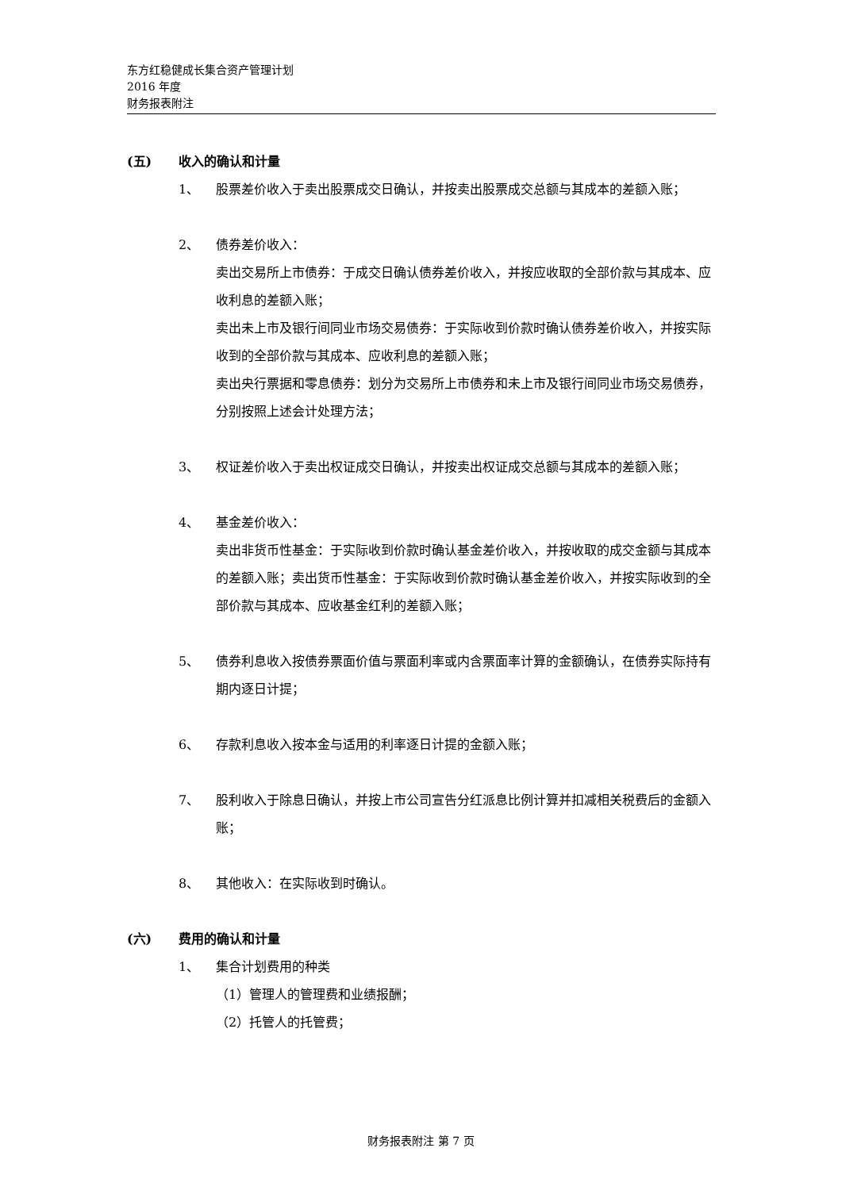东方红稳健成长集合资产管理计划
2016 年度
财务报表附注
(五) 收入的确认和计量
1、 股票差价收入于卖出股票成交日确认，并按卖出股票成交总额与其成本的差额入账；
2、 债券差价收入：
卖出交易所上市债券：于成交日确认债券差价收入，并按应收取的全部价款与其成本、应收利息的差额入账；
卖出未上市及银行间同业市场交易债券：于实际收到价款时确认债券差价收入，并按实际收到的全部价款与其成本、应收利息的差额入账；
卖出央行票据和零息债券：划分为交易所上市债券和未上市及银行间同业市场交易债券，分别按照上述会计处理方法；
3、 权证差价收入于卖出权证成交日确认，并按卖出权证成交总额与其成本的差额入账；
4、 基金差价收入：
卖出非货币性基金：于实际收到价款时确认基金差价收入，并按收取的成交金额与其成本的差额入账；卖出货币性基金：于实际收到价款时确认基金差价收入，并按实际收到的全部价款与其成本、应收基金红利的差额入账；
5、 债券利息收入按债券票面价值与票面利率或内含票面率计算的金额确认，在债券实际持有期内逐日计提；
6、 存款利息收入按本金与适用的利率逐日计提的金额入账；
7、 股利收入于除息日确认，并按上市公司宣告分红派息比例计算并扣减相关税费后的金额入账；
8、 其他收入：在实际收到时确认。
(六) 费用的确认和计量
1、 集合计划费用的种类
（1）管理人的管理费和业绩报酬；
（2）托管人的托管费；
财务报表附注 第 7 页